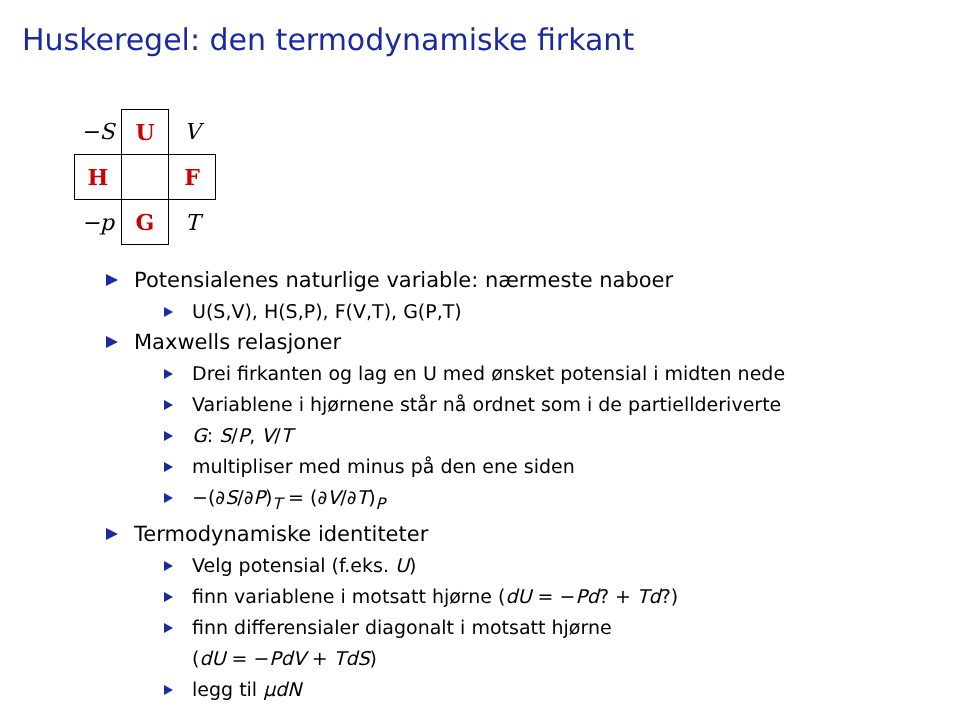Huskeregel: den termodynamiske firkant
| −S | U | V |
| H | | F |
| −p | G | T |
Potensialenes naturlige variable: nærmeste naboer
U(S,V), H(S,P), F(V,T), G(P,T)
Maxwells relasjoner
Drei firkanten og lag en U med ønsket potensial i midten nede
Variablene i hjørnene står nå ordnet som i de partiellderiverte
G: S/P, V/T
multipliser med minus på den ene siden
−(∂S/∂P)<sub>T</sub> = (∂V/∂T)<sub>P</sub>
Termodynamiske identiteter
Velg potensial (f.eks. U)
finn variablene i motsatt hjørne (dU = −Pd? + Td?)
finn differensialer diagonalt i motsatt hjørne
(dU = −PdV + TdS)
legg til μdN